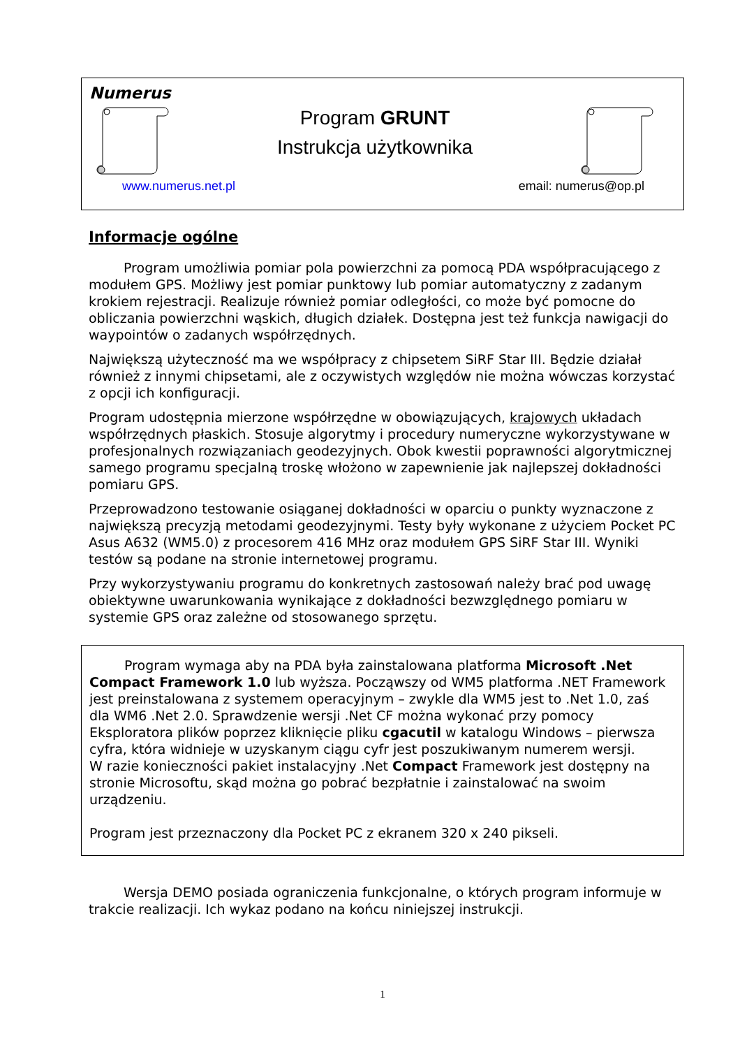Numerus
Program GRUNT
Instrukcja użytkownika
www.numerus.net.pl email: numerus@op.pl
Informacje ogólne
Program umożliwia pomiar pola powierzchni za pomocą PDA współpracującego z modułem GPS. Możliwy jest pomiar punktowy lub pomiar automatyczny z zadanym krokiem rejestracji. Realizuje również pomiar odległości, co może być pomocne do obliczania powierzchni wąskich, długich działek. Dostępna jest też funkcja nawigacji do waypointów o zadanych współrzędnych.
Największą użyteczność ma we współpracy z chipsetem SiRF Star III. Będzie działał również z innymi chipsetami, ale z oczywistych względów nie można wówczas korzystać z opcji ich konfiguracji.
Program udostępnia mierzone współrzędne w obowiązujących, krajowych układach współrzędnych płaskich. Stosuje algorytmy i procedury numeryczne wykorzystywane w profesjonalnych rozwiązaniach geodezyjnych. Obok kwestii poprawności algorytmicznej samego programu specjalną troskę włożono w zapewnienie jak najlepszej dokładności pomiaru GPS.
Przeprowadzono testowanie osiąganej dokładności w oparciu o punkty wyznaczone z największą precyzją metodami geodezyjnymi. Testy były wykonane z użyciem Pocket PC Asus A632 (WM5.0) z procesorem 416 MHz oraz modułem GPS SiRF Star III. Wyniki testów są podane na stronie internetowej programu.
Przy wykorzystywaniu programu do konkretnych zastosowań należy brać pod uwagę obiektywne uwarunkowania wynikające z dokładności bezwzględnego pomiaru w systemie GPS oraz zależne od stosowanego sprzętu.
Program wymaga aby na PDA była zainstalowana platforma Microsoft .Net Compact Framework 1.0 lub wyższa. Począwszy od WM5 platforma .NET Framework jest preinstalowana z systemem operacyjnym – zwykle dla WM5 jest to .Net 1.0, zaś dla WM6 .Net 2.0. Sprawdzenie wersji .Net CF można wykonać przy pomocy Eksploratora plików poprzez kliknięcie pliku cgacutil w katalogu Windows – pierwsza cyfra, która widnieje w uzyskanym ciągu cyfr jest poszukiwanym numerem wersji.
W razie konieczności pakiet instalacyjny .Net Compact Framework jest dostępny na stronie Microsoftu, skąd można go pobrać bezpłatnie i zainstalować na swoim urządzeniu.
Program jest przeznaczony dla Pocket PC z ekranem 320 x 240 pikseli.
Wersja DEMO posiada ograniczenia funkcjonalne, o których program informuje w trakcie realizacji. Ich wykaz podano na końcu niniejszej instrukcji.
1